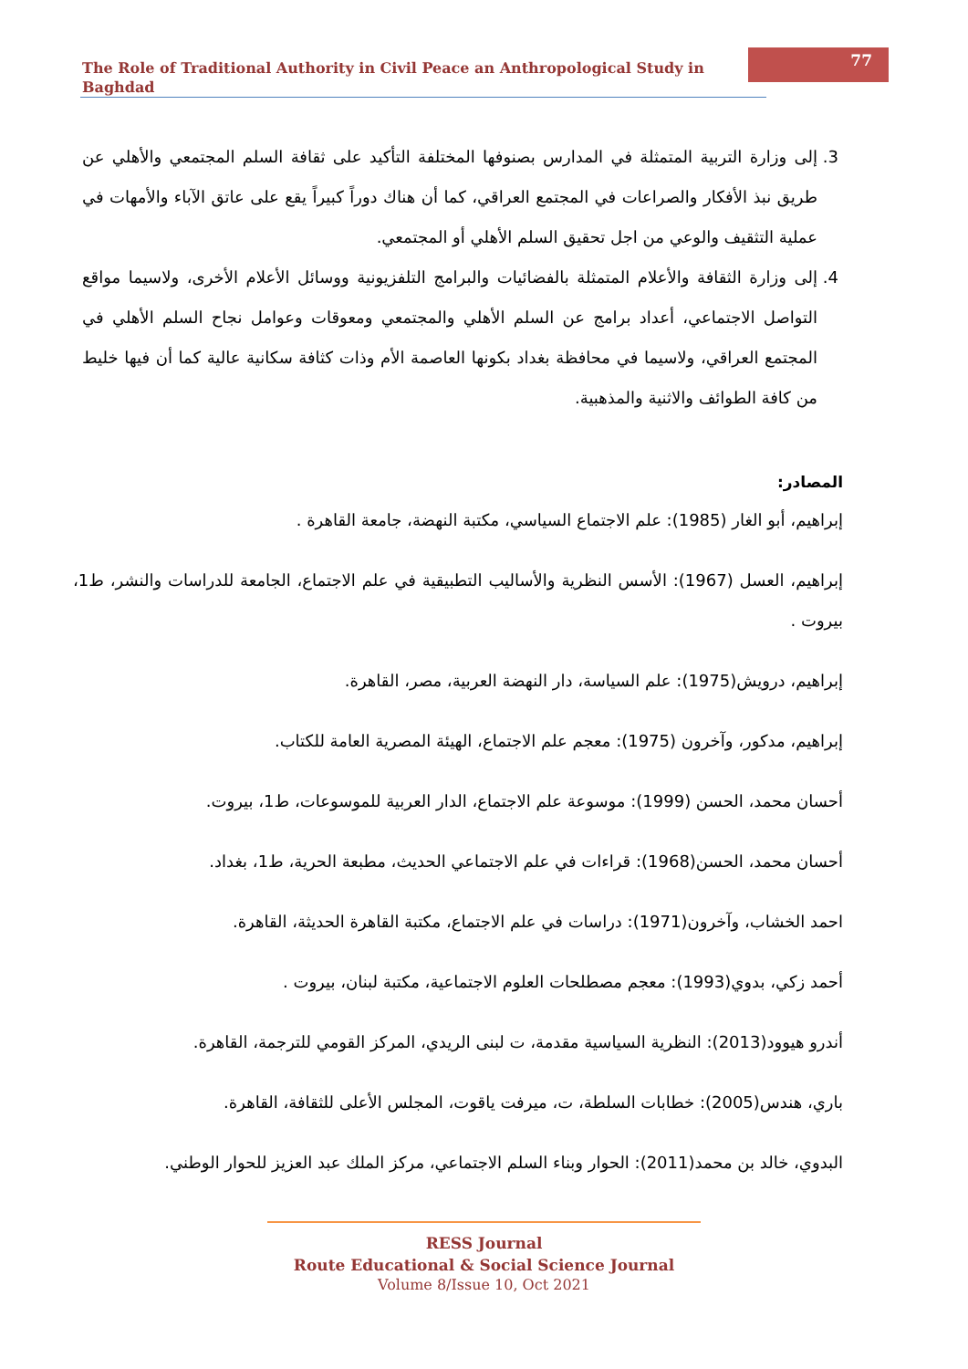The Role of Traditional Authority in Civil Peace an Anthropological Study in Baghdad
77
3. إلى وزارة التربية المتمثلة في المدارس بصنوفها المختلفة التأكيد على ثقافة السلم المجتمعي والأهلي عن طريق نبذ الأفكار والصراعات في المجتمع العراقي، كما أن هناك دوراً كبيراً يقع على عاتق الآباء والأمهات في عملية التثقيف والوعي من اجل تحقيق السلم الأهلي أو المجتمعي.
4. إلى وزارة الثقافة والأعلام المتمثلة بالفضائيات والبرامج التلفزيونية ووسائل الأعلام الأخرى، ولاسيما مواقع التواصل الاجتماعي، أعداد برامج عن السلم الأهلي والمجتمعي ومعوقات وعوامل نجاح السلم الأهلي في المجتمع العراقي، ولاسيما في محافظة بغداد بكونها العاصمة الأم وذات كثافة سكانية عالية كما أن فيها خليط من كافة الطوائف والاثنية والمذهبية.
المصادر:
إبراهيم، أبو الغار (1985): علم الاجتماع السياسي، مكتبة النهضة، جامعة القاهرة .
إبراهيم، العسل (1967): الأسس النظرية والأساليب التطبيقية في علم الاجتماع، الجامعة للدراسات والنشر، ط1، بيروت .
إبراهيم، درويش(1975): علم السياسة، دار النهضة العربية، مصر، القاهرة.
إبراهيم، مدكور، وآخرون (1975): معجم علم الاجتماع، الهيئة المصرية العامة للكتاب.
أحسان محمد، الحسن (1999): موسوعة علم الاجتماع، الدار العربية للموسوعات، ط1، بيروت.
أحسان محمد، الحسن(1968): قراءات في علم الاجتماعي الحديث، مطبعة الحرية، ط1، بغداد.
احمد الخشاب، وآخرون(1971): دراسات في علم الاجتماع، مكتبة القاهرة الحديثة، القاهرة.
أحمد زكي، بدوي(1993): معجم مصطلحات العلوم الاجتماعية، مكتبة لبنان، بيروت .
أندرو هيوود(2013): النظرية السياسية مقدمة، ت لبنى الريدي، المركز القومي للترجمة، القاهرة.
باري، هندس(2005): خطابات السلطة، ت، ميرفت ياقوت، المجلس الأعلى للثقافة، القاهرة.
البدوي، خالد بن محمد(2011): الحوار وبناء السلم الاجتماعي، مركز الملك عبد العزيز للحوار الوطني.
RESS Journal
Route Educational & Social Science Journal
Volume 8/Issue 10, Oct 2021